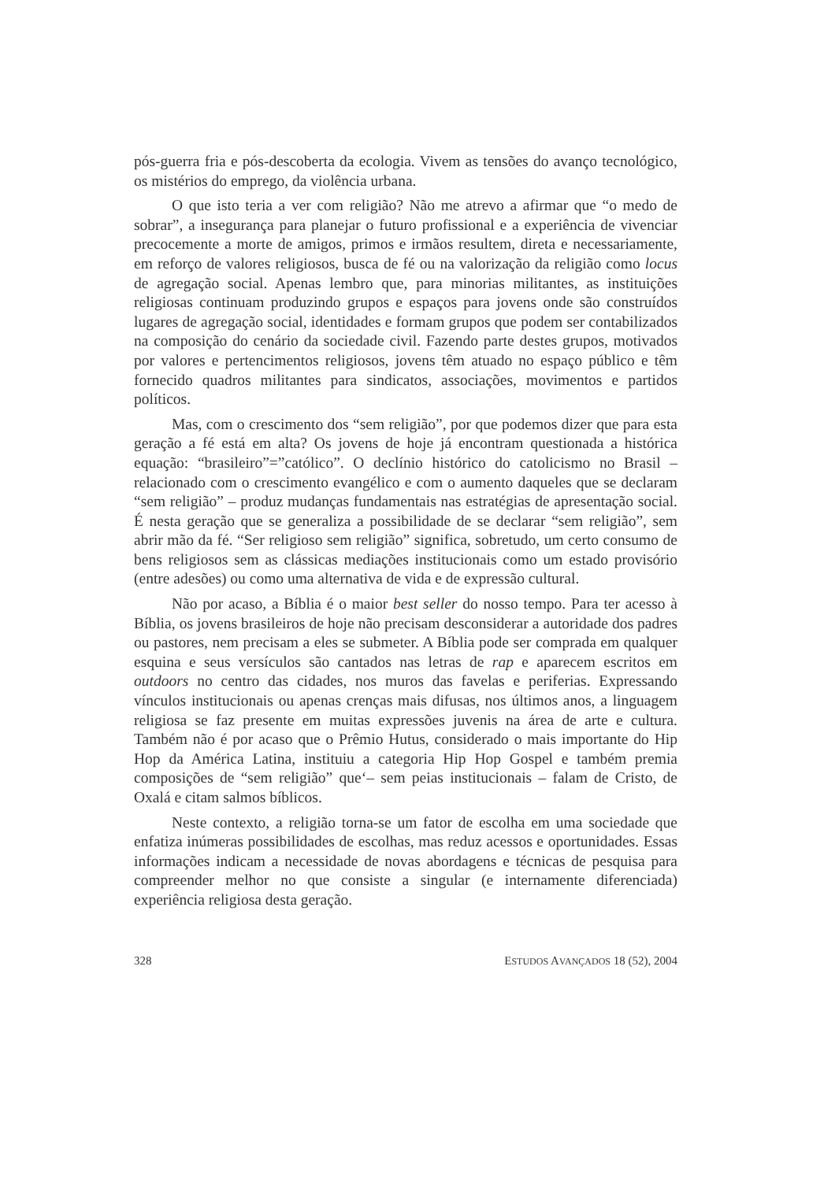pós-guerra fria e pós-descoberta da ecologia. Vivem as tensões do avanço tecnológico, os mistérios do emprego, da violência urbana.
O que isto teria a ver com religião? Não me atrevo a afirmar que “o medo de sobrar”, a insegurança para planejar o futuro profissional e a experiência de vivenciar precocemente a morte de amigos, primos e irmãos resultem, direta e necessariamente, em reforço de valores religiosos, busca de fé ou na valorização da religião como locus de agregação social. Apenas lembro que, para minorias militantes, as instituições religiosas continuam produzindo grupos e espaços para jovens onde são construídos lugares de agregação social, identidades e formam grupos que podem ser contabilizados na composição do cenário da sociedade civil. Fazendo parte destes grupos, motivados por valores e pertencimentos religiosos, jovens têm atuado no espaço público e têm fornecido quadros militantes para sindicatos, associações, movimentos e partidos políticos.
Mas, com o crescimento dos “sem religião”, por que podemos dizer que para esta geração a fé está em alta? Os jovens de hoje já encontram questionada a histórica equação: “brasileiro”=”católico”. O declínio histórico do catolicismo no Brasil – relacionado com o crescimento evangélico e com o aumento daqueles que se declaram “sem religião” – produz mudanças fundamentais nas estratégias de apresentação social. É nesta geração que se generaliza a possibilidade de se declarar “sem religião”, sem abrir mão da fé. “Ser religioso sem religião” significa, sobretudo, um certo consumo de bens religiosos sem as clássicas mediações institucionais como um estado provisório (entre adesões) ou como uma alternativa de vida e de expressão cultural.
Não por acaso, a Bíblia é o maior best seller do nosso tempo. Para ter acesso à Bíblia, os jovens brasileiros de hoje não precisam desconsiderar a autoridade dos padres ou pastores, nem precisam a eles se submeter. A Bíblia pode ser comprada em qualquer esquina e seus versículos são cantados nas letras de rap e aparecem escritos em outdoors no centro das cidades, nos muros das favelas e periferias. Expressando vínculos institucionais ou apenas crenças mais difusas, nos últimos anos, a linguagem religiosa se faz presente em muitas expressões juvenis na área de arte e cultura. Também não é por acaso que o Prêmio Hutus, considerado o mais importante do Hip Hop da América Latina, instituiu a categoria Hip Hop Gospel e também premia composições de “sem religião” que‘– sem peias institucionais – falam de Cristo, de Oxalá e citam salmos bíblicos.
Neste contexto, a religião torna-se um fator de escolha em uma sociedade que enfatiza inúmeras possibilidades de escolhas, mas reduz acessos e oportunidades. Essas informações indicam a necessidade de novas abordagens e técnicas de pesquisa para compreender melhor no que consiste a singular (e internamente diferenciada) experiência religiosa desta geração.
328 ESTUDOS AVANÇADOS 18 (52), 2004